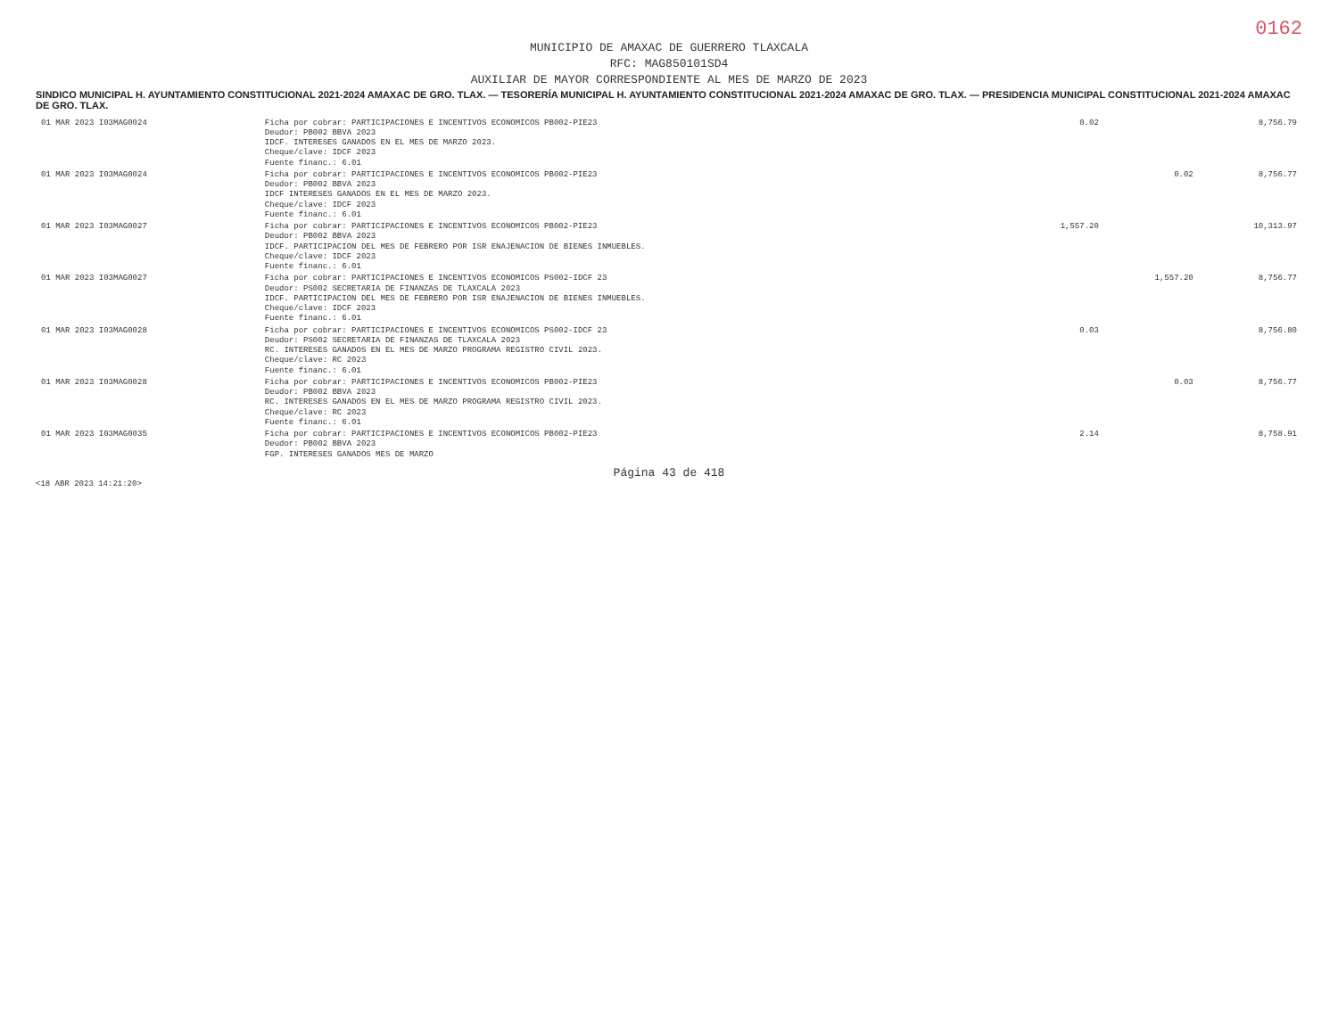0162
MUNICIPIO DE AMAXAC DE GUERRERO TLAXCALA
RFC: MAG850101SD4
AUXILIAR DE MAYOR CORRESPONDIENTE AL MES DE MARZO DE 2023
SINDICO MUNICIPAL H. AYUNTAMIENTO CONSTITUCIONAL 2021-2024 AMAXAC DE GRO. TLAX. — TESORERÍA MUNICIPAL H. AYUNTAMIENTO CONSTITUCIONAL 2021-2024 AMAXAC DE GRO. TLAX. — PRESIDENCIA MUNICIPAL CONSTITUCIONAL 2021-2024 AMAXAC DE GRO. TLAX.
| 01 MAR 2023 I03MAG0024 | Ficha por cobrar: PARTICIPACIONES E INCENTIVOS ECONOMICOS PB002-PIE23 Deudor: PB002 BBVA 2023 IDCF. INTERESES GANADOS EN EL MES DE MARZO 2023. Cheque/clave: IDCF 2023 Fuente financ.: 6.01 | 0.02 | | 8,756.79 |
| 01 MAR 2023 I03MAG0024 | Ficha por cobrar: PARTICIPACIONES E INCENTIVOS ECONOMICOS PB002-PIE23 Deudor: PB002 BBVA 2023 IDCF INTERESES GANADOS EN EL MES DE MARZO 2023. Cheque/clave: IDCF 2023 Fuente financ.: 6.01 | | 0.02 | 8,756.77 |
| 01 MAR 2023 I03MAG0027 | Ficha por cobrar: PARTICIPACIONES E INCENTIVOS ECONOMICOS PB002-PIE23 Deudor: PB002 BBVA 2023 IDCF. PARTICIPACION DEL MES DE FEBRERO POR ISR ENAJENACION DE BIENES INMUEBLES. Cheque/clave: IDCF 2023 Fuente financ.: 6.01 | 1,557.20 | | 10,313.97 |
| 01 MAR 2023 I03MAG0027 | Ficha por cobrar: PARTICIPACIONES E INCENTIVOS ECONOMICOS PS002-IDCF 23 Deudor: PS002 SECRETARIA DE FINANZAS DE TLAXCALA 2023 IDCF. PARTICIPACION DEL MES DE FEBRERO POR ISR ENAJENACION DE BIENES INMUEBLES. Cheque/clave: IDCF 2023 Fuente financ.: 6.01 | | 1,557.20 | 8,756.77 |
| 01 MAR 2023 I03MAG0028 | Ficha por cobrar: PARTICIPACIONES E INCENTIVOS ECONOMICOS PS002-IDCF 23 Deudor: PS002 SECRETARIA DE FINANZAS DE TLAXCALA 2023 RC. INTERESES GANADOS EN EL MES DE MARZO PROGRAMA REGISTRO CIVIL 2023. Cheque/clave: RC 2023 Fuente financ.: 6.01 | 0.03 | | 8,756.80 |
| 01 MAR 2023 I03MAG0028 | Ficha por cobrar: PARTICIPACIONES E INCENTIVOS ECONOMICOS PB002-PIE23 Deudor: PB002 BBVA 2023 RC. INTERESES GANADOS EN EL MES DE MARZO PROGRAMA REGISTRO CIVIL 2023. Cheque/clave: RC 2023 Fuente financ.: 6.01 | | 0.03 | 8,756.77 |
| 01 MAR 2023 I03MAG0035 | Ficha por cobrar: PARTICIPACIONES E INCENTIVOS ECONOMICOS PB002-PIE23 Deudor: PB002 BBVA 2023 FGP. INTERESES GANADOS MES DE MARZO | 2.14 | | 8,758.91 |
Página 43 de 418
<18 ABR 2023 14:21:20>